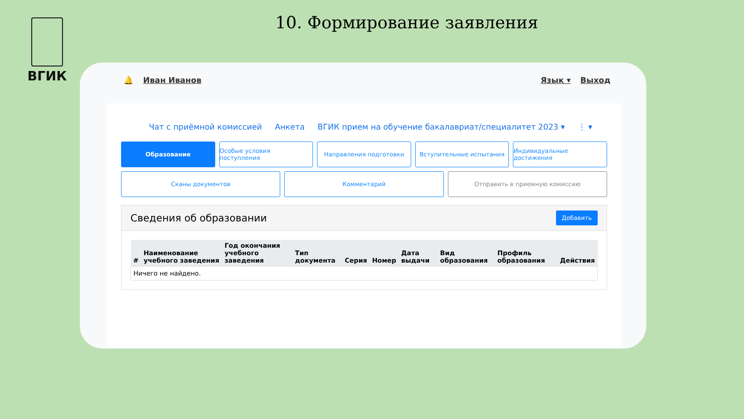ВГИК
10. Формирование заявления
🔔 Иван Иванов Язык ▾ Выход
Чат с приёмной комиссией Анкета ВГИК прием на обучение бакалавриат/специалитет 2023 ▾ ⋮ ▾
Образование Особые условия поступления Направления подготовки Вступительные испытания Индивидуальные достижения
Сканы документов Комментарий Отправить в приемную комиссию
Сведения об образовании Добавить
| # | Наименование учебного заведения | Год окончания учебного заведения | Тип документа | Серия | Номер | Дата выдачи | Вид образования | Профиль образования | Действия |
| --- | --- | --- | --- | --- | --- | --- | --- | --- | --- |
| Ничего не найдено. | | | | | | | | | |